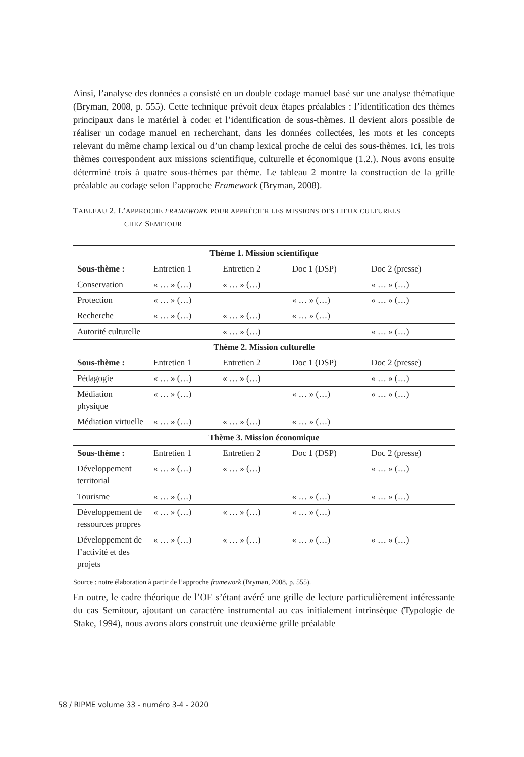Ainsi, l’analyse des données a consisté en un double codage manuel basé sur une analyse thématique (Bryman, 2008, p. 555). Cette technique prévoit deux étapes préalables : l’identification des thèmes principaux dans le matériel à coder et l’identification de sous-thèmes. Il devient alors possible de réaliser un codage manuel en recherchant, dans les données collectées, les mots et les concepts relevant du même champ lexical ou d’un champ lexical proche de celui des sous-thèmes. Ici, les trois thèmes correspondent aux missions scientifique, culturelle et économique (1.2.). Nous avons ensuite déterminé trois à quatre sous-thèmes par thème. Le tableau 2 montre la construction de la grille préalable au codage selon l’approche Framework (Bryman, 2008).
TABLEAU 2. L’APPROCHE FRAMEWORK POUR APPRÉCIER LES MISSIONS DES LIEUX CULTURELS
CHEZ SEMITOUR
| Thème 1. Mission scientifique | | | | |
| --- | --- | --- | --- | --- |
| Sous-thème : | Entretien 1 | Entretien 2 | Doc 1 (DSP) | Doc 2 (presse) |
| Conservation | « … » (…) | « … » (…) | | « … » (…) |
| Protection | « … » (…) | | « … » (…) | « … » (…) |
| Recherche | « … » (…) | « … » (…) | « … » (…) | |
| Autorité culturelle | | « … » (…) | | « … » (…) |
| Thème 2. Mission culturelle | | | | |
| Sous-thème : | Entretien 1 | Entretien 2 | Doc 1 (DSP) | Doc 2 (presse) |
| Pédagogie | « … » (…) | « … » (…) | | « … » (…) |
| Médiation physique | « … » (…) | | « … » (…) | « … » (…) |
| Médiation virtuelle | « … » (…) | « … » (…) | « … » (…) | |
| Thème 3. Mission économique | | | | |
| Sous-thème : | Entretien 1 | Entretien 2 | Doc 1 (DSP) | Doc 2 (presse) |
| Développement territorial | « … » (…) | « … » (…) | | « … » (…) |
| Tourisme | « … » (…) | | « … » (…) | « … » (…) |
| Développement de ressources propres | « … » (…) | « … » (…) | « … » (…) | |
| Développement de l’activité et des projets | « … » (…) | « … » (…) | « … » (…) | « … » (…) |
Source : notre élaboration à partir de l’approche framework (Bryman, 2008, p. 555).
En outre, le cadre théorique de l’OE s’étant avéré une grille de lecture particulièrement intéressante du cas Semitour, ajoutant un caractère instrumental au cas initialement intrinsèque (Typologie de Stake, 1994), nous avons alors construit une deuxième grille préalable
58 / RIPME volume 33 - numéro 3-4 - 2020